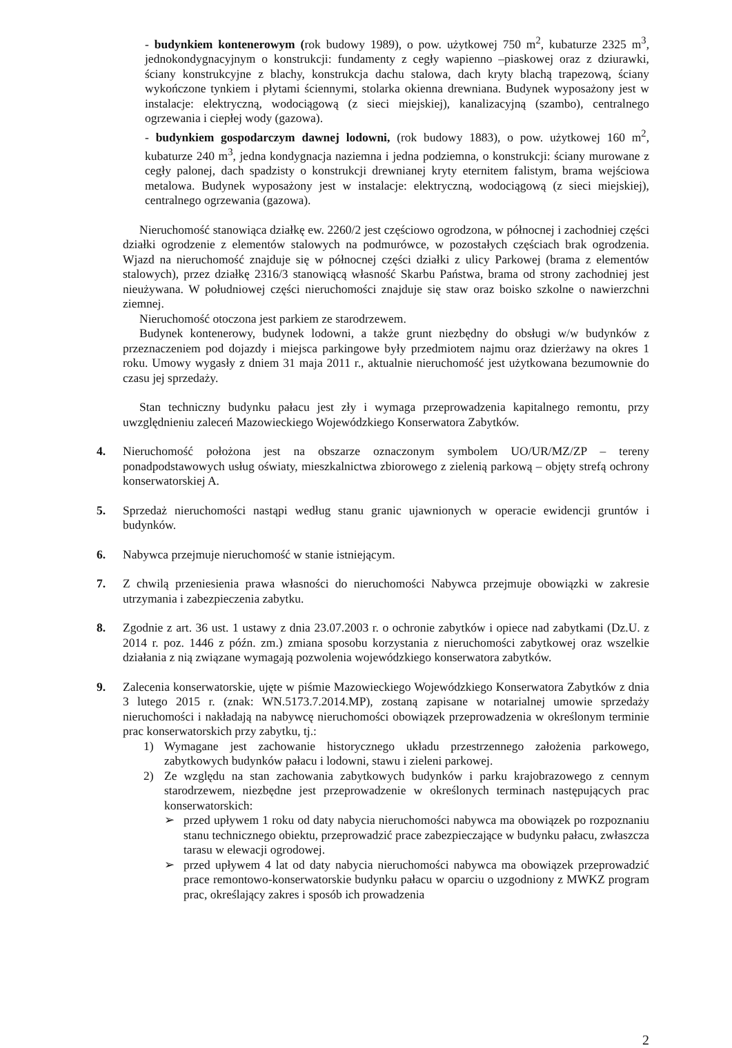- budynkiem kontenerowym (rok budowy 1989), o pow. użytkowej 750 m<sup>2</sup>, kubaturze 2325 m<sup>3</sup>, jednokondygnacyjnym o konstrukcji: fundamenty z cegły wapienno –piaskowej oraz z dziurawki, ściany konstrukcyjne z blachy, konstrukcja dachu stalowa, dach kryty blachą trapezową, ściany wykończone tynkiem i płytami ściennymi, stolarka okienna drewniana. Budynek wyposażony jest w instalacje: elektryczną, wodociągową (z sieci miejskiej), kanalizacyjną (szambo), centralnego ogrzewania i ciepłej wody (gazowa).
- budynkiem gospodarczym dawnej lodowni, (rok budowy 1883), o pow. użytkowej 160 m<sup>2</sup>, kubaturze 240 m<sup>3</sup>, jedna kondygnacja naziemna i jedna podziemna, o konstrukcji: ściany murowane z cegły palonej, dach spadzisty o konstrukcji drewnianej kryty eternitem falistym, brama wejściowa metalowa. Budynek wyposażony jest w instalacje: elektryczną, wodociągową (z sieci miejskiej), centralnego ogrzewania (gazowa).
Nieruchomość stanowiąca działkę ew. 2260/2 jest częściowo ogrodzona, w północnej i zachodniej części działki ogrodzenie z elementów stalowych na podmurówce, w pozostałych częściach brak ogrodzenia. Wjazd na nieruchomość znajduje się w północnej części działki z ulicy Parkowej (brama z elementów stalowych), przez działkę 2316/3 stanowiącą własność Skarbu Państwa, brama od strony zachodniej jest nieużywana. W południowej części nieruchomości znajduje się staw oraz boisko szkolne o nawierzchni ziemnej.
Nieruchomość otoczona jest parkiem ze starodrzewem.
Budynek kontenerowy, budynek lodowni, a także grunt niezbędny do obsługi w/w budynków z przeznaczeniem pod dojazdy i miejsca parkingowe były przedmiotem najmu oraz dzierżawy na okres 1 roku. Umowy wygasły z dniem 31 maja 2011 r., aktualnie nieruchomość jest użytkowana bezumownie do czasu jej sprzedaży.
Stan techniczny budynku pałacu jest zły i wymaga przeprowadzenia kapitalnego remontu, przy uwzględnieniu zaleceń Mazowieckiego Wojewódzkiego Konserwatora Zabytków.
4. Nieruchomość położona jest na obszarze oznaczonym symbolem UO/UR/MZ/ZP – tereny ponadpodstawowych usług oświaty, mieszkalnictwa zbiorowego z zielenią parkową – objęty strefą ochrony konserwatorskiej A.
5. Sprzedaż nieruchomości nastąpi według stanu granic ujawnionych w operacie ewidencji gruntów i budynków.
6. Nabywca przejmuje nieruchomość w stanie istniejącym.
7. Z chwilą przeniesienia prawa własności do nieruchomości Nabywca przejmuje obowiązki w zakresie utrzymania i zabezpieczenia zabytku.
8. Zgodnie z art. 36 ust. 1 ustawy z dnia 23.07.2003 r. o ochronie zabytków i opiece nad zabytkami (Dz.U. z 2014 r. poz. 1446 z późn. zm.) zmiana sposobu korzystania z nieruchomości zabytkowej oraz wszelkie działania z nią związane wymagają pozwolenia wojewódzkiego konserwatora zabytków.
9. Zalecenia konserwatorskie, ujęte w piśmie Mazowieckiego Wojewódzkiego Konserwatora Zabytków z dnia 3 lutego 2015 r. (znak: WN.5173.7.2014.MP), zostaną zapisane w notarialnej umowie sprzedaży nieruchomości i nakładają na nabywcę nieruchomości obowiązek przeprowadzenia w określonym terminie prac konserwatorskich przy zabytku, tj.:
1) Wymagane jest zachowanie historycznego układu przestrzennego założenia parkowego, zabytkowych budynków pałacu i lodowni, stawu i zieleni parkowej.
2) Ze względu na stan zachowania zabytkowych budynków i parku krajobrazowego z cennym starodrzewem, niezbędne jest przeprowadzenie w określonych terminach następujących prac konserwatorskich:
➢ przed upływem 1 roku od daty nabycia nieruchomości nabywca ma obowiązek po rozpoznaniu stanu technicznego obiektu, przeprowadzić prace zabezpieczające w budynku pałacu, zwłaszcza tarasu w elewacji ogrodowej.
➢ przed upływem 4 lat od daty nabycia nieruchomości nabywca ma obowiązek przeprowadzić prace remontowo-konserwatorskie budynku pałacu w oparciu o uzgodniony z MWKZ program prac, określający zakres i sposób ich prowadzenia
2